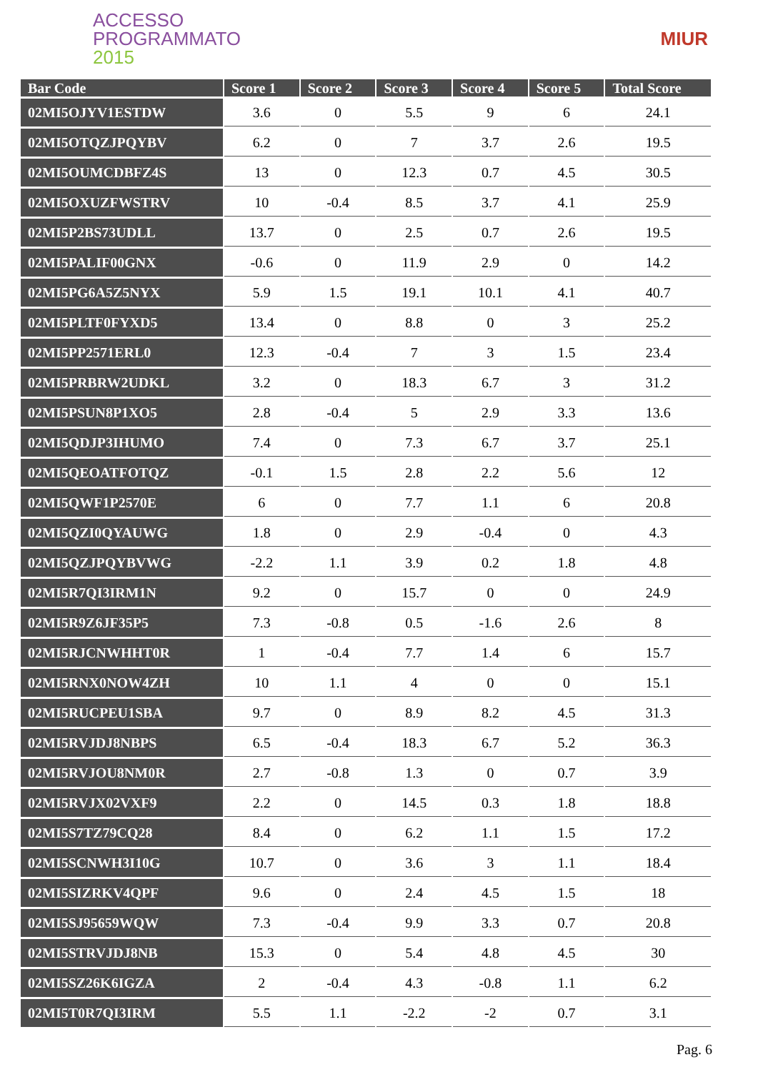ACCESSO
PROGRAMMATO
2015
MIUR
| Bar Code | Score 1 | Score 2 | Score 3 | Score 4 | Score 5 | Total Score |
| --- | --- | --- | --- | --- | --- | --- |
| 02MI5OJYV1ESTDW | 3.6 | 0 | 5.5 | 9 | 6 | 24.1 |
| 02MI5OTQZJPQYBV | 6.2 | 0 | 7 | 3.7 | 2.6 | 19.5 |
| 02MI5OUMCDBFZ4S | 13 | 0 | 12.3 | 0.7 | 4.5 | 30.5 |
| 02MI5OXUZFWSTRV | 10 | -0.4 | 8.5 | 3.7 | 4.1 | 25.9 |
| 02MI5P2BS73UDLL | 13.7 | 0 | 2.5 | 0.7 | 2.6 | 19.5 |
| 02MI5PALIF00GNX | -0.6 | 0 | 11.9 | 2.9 | 0 | 14.2 |
| 02MI5PG6A5Z5NYX | 5.9 | 1.5 | 19.1 | 10.1 | 4.1 | 40.7 |
| 02MI5PLTF0FYXD5 | 13.4 | 0 | 8.8 | 0 | 3 | 25.2 |
| 02MI5PP2571ERL0 | 12.3 | -0.4 | 7 | 3 | 1.5 | 23.4 |
| 02MI5PRBRW2UDKL | 3.2 | 0 | 18.3 | 6.7 | 3 | 31.2 |
| 02MI5PSUN8P1XO5 | 2.8 | -0.4 | 5 | 2.9 | 3.3 | 13.6 |
| 02MI5QDJP3IHUMO | 7.4 | 0 | 7.3 | 6.7 | 3.7 | 25.1 |
| 02MI5QEOATFOTQZ | -0.1 | 1.5 | 2.8 | 2.2 | 5.6 | 12 |
| 02MI5QWF1P2570E | 6 | 0 | 7.7 | 1.1 | 6 | 20.8 |
| 02MI5QZI0QYAUWG | 1.8 | 0 | 2.9 | -0.4 | 0 | 4.3 |
| 02MI5QZJPQYBVWG | -2.2 | 1.1 | 3.9 | 0.2 | 1.8 | 4.8 |
| 02MI5R7QI3IRM1N | 9.2 | 0 | 15.7 | 0 | 0 | 24.9 |
| 02MI5R9Z6JF35P5 | 7.3 | -0.8 | 0.5 | -1.6 | 2.6 | 8 |
| 02MI5RJCNWHHT0R | 1 | -0.4 | 7.7 | 1.4 | 6 | 15.7 |
| 02MI5RNX0NOW4ZH | 10 | 1.1 | 4 | 0 | 0 | 15.1 |
| 02MI5RUCPEU1SBA | 9.7 | 0 | 8.9 | 8.2 | 4.5 | 31.3 |
| 02MI5RVJDJ8NBPS | 6.5 | -0.4 | 18.3 | 6.7 | 5.2 | 36.3 |
| 02MI5RVJOU8NM0R | 2.7 | -0.8 | 1.3 | 0 | 0.7 | 3.9 |
| 02MI5RVJX02VXF9 | 2.2 | 0 | 14.5 | 0.3 | 1.8 | 18.8 |
| 02MI5S7TZ79CQ28 | 8.4 | 0 | 6.2 | 1.1 | 1.5 | 17.2 |
| 02MI5SCNWH3I10G | 10.7 | 0 | 3.6 | 3 | 1.1 | 18.4 |
| 02MI5SIZRKV4QPF | 9.6 | 0 | 2.4 | 4.5 | 1.5 | 18 |
| 02MI5SJ95659WQW | 7.3 | -0.4 | 9.9 | 3.3 | 0.7 | 20.8 |
| 02MI5STRVJDJ8NB | 15.3 | 0 | 5.4 | 4.8 | 4.5 | 30 |
| 02MI5SZ26K6IGZA | 2 | -0.4 | 4.3 | -0.8 | 1.1 | 6.2 |
| 02MI5T0R7QI3IRM | 5.5 | 1.1 | -2.2 | -2 | 0.7 | 3.1 |
Pag. 6